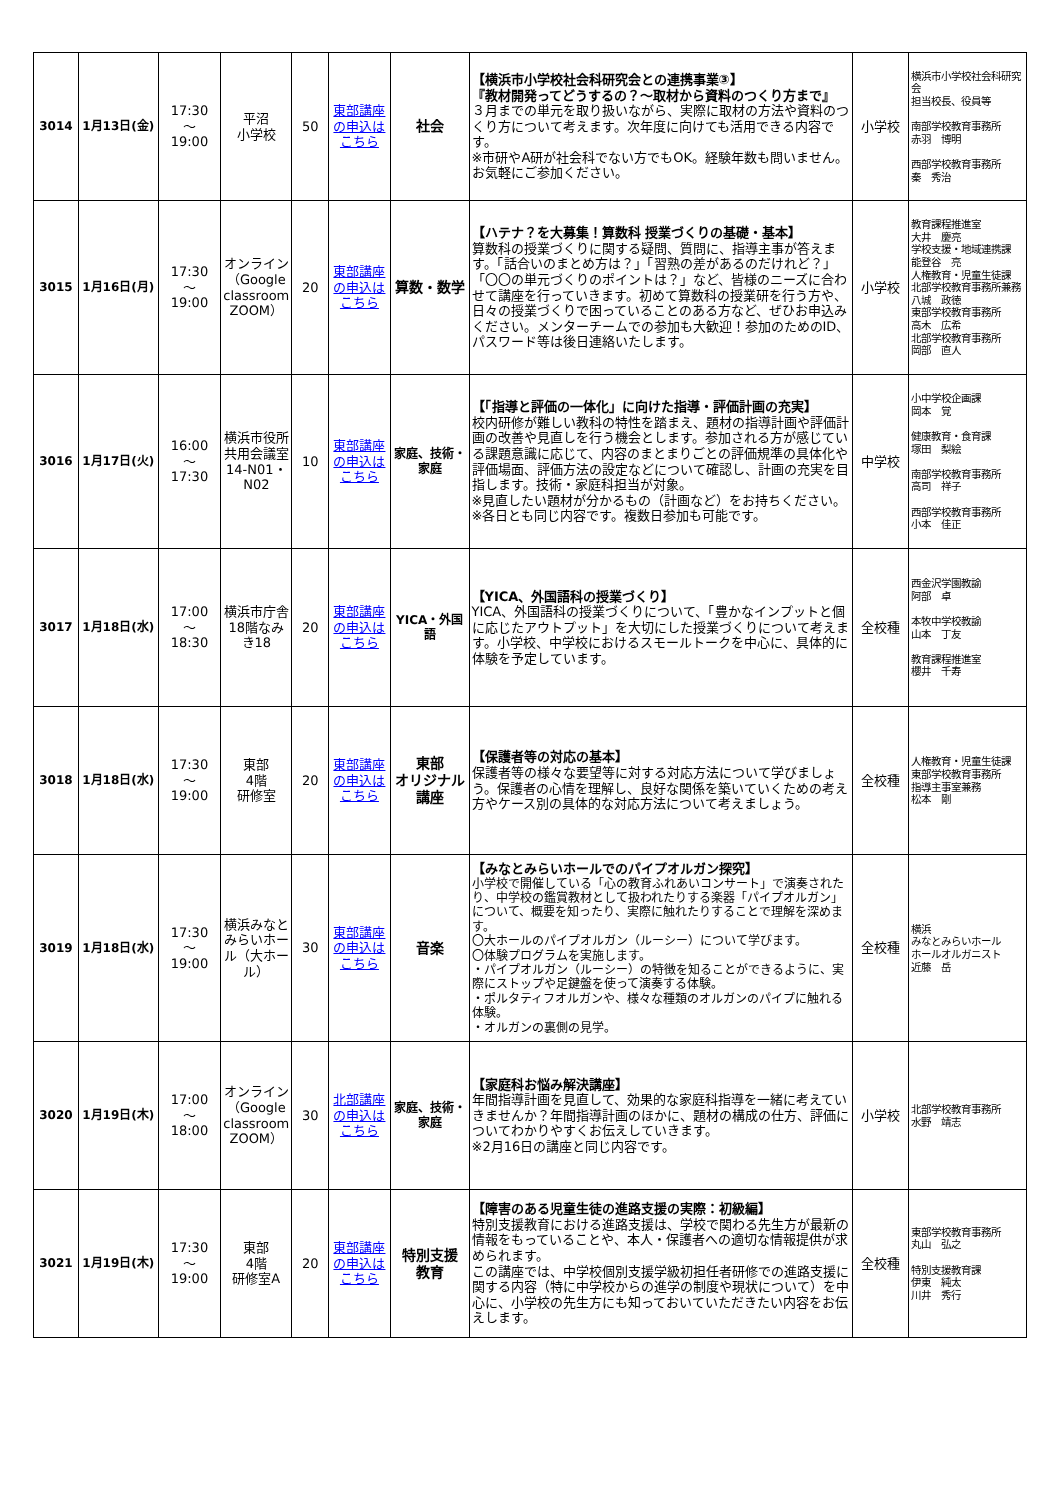| 3014 | 1月13日(金) | 17:30 ～ 19:00 | 平沼 小学校 | 50 | 東部講座の申込はこちら | 社会 | 【横浜市小学校社会科研究会との連携事業③】 『教材開発ってどうするの？～取材から資料のつくり方まで』 ３月までの単元を取り扱いながら、実際に取材の方法や資料のつくり方について考えます。次年度に向けても活用できる内容です。 ※市研やA研が社会科でない方でもOK。経験年数も問いません。お気軽にご参加ください。 | 小学校 | 横浜市小学校社会科研究会 担当校長、役員等 南部学校教育事務所 赤羽 博明 西部学校教育事務所 秦 秀治 |
| 3015 | 1月16日(月) | 17:30 ～ 19:00 | オンライン （Google classroom ZOOM） | 20 | 東部講座の申込はこちら | 算数・数学 | 【ハテナ？を大募集！算数科 授業づくりの基礎・基本】 算数科の授業づくりに関する疑問、質問に、指導主事が答えます。「話合いのまとめ方は？」「習熟の差があるのだけれど？」「〇〇の単元づくりのポイントは？」など、皆様のニーズに合わせて講座を行っていきます。初めて算数科の授業研を行う方や、日々の授業づくりで困っていることのある方など、ぜひお申込みください。メンターチームでの参加も大歓迎！参加のためのID、パスワード等は後日連絡いたします。 | 小学校 | 教育課程推進室 大井 慶亮 学校支援・地域連携課 能登谷 亮 人権教育・児童生徒課 北部学校教育事務所兼務 八城 政徳 東部学校教育事務所 高木 広希 北部学校教育事務所 岡部 直人 |
| 3016 | 1月17日(火) | 16:00 ～ 17:30 | 横浜市役所共用会議室14-N01・N02 | 10 | 東部講座の申込はこちら | 家庭、技術・家庭 | 【「指導と評価の一体化」に向けた指導・評価計画の充実】 校内研修が難しい教科の特性を踏まえ、題材の指導計画や評価計画の改善や見直しを行う機会とします。参加される方が感じている課題意識に応じて、内容のまとまりごとの評価規準の具体化や評価場面、評価方法の設定などについて確認し、計画の充実を目指します。技術・家庭科担当が対象。 ※見直したい題材が分かるもの（計画など）をお持ちください。 ※各日とも同じ内容です。複数日参加も可能です。 | 中学校 | 小中学校企画課 岡本 覚 健康教育・食育課 塚田 梨絵 南部学校教育事務所 高司 祥子 西部学校教育事務所 小本 佳正 |
| 3017 | 1月18日(水) | 17:00 ～ 18:30 | 横浜市庁舎18階なみき18 | 20 | 東部講座の申込はこちら | YICA・外国語 | 【YICA、外国語科の授業づくり】 YICA、外国語科の授業づくりについて、「豊かなインプットと個に応じたアウトプット」を大切にした授業づくりについて考えます。小学校、中学校におけるスモールトークを中心に、具体的に体験を予定しています。 | 全校種 | 西金沢学園教諭 阿部 卓 本牧中学校教諭 山本 丁友 教育課程推進室 櫻井 千寿 |
| 3018 | 1月18日(水) | 17:30 ～ 19:00 | 東部 4階 研修室 | 20 | 東部講座の申込はこちら | 東部 オリジナル 講座 | 【保護者等の対応の基本】 保護者等の様々な要望等に対する対応方法について学びましょう。保護者の心情を理解し、良好な関係を築いていくための考え方やケース別の具体的な対応方法について考えましょう。 | 全校種 | 人権教育・児童生徒課 東部学校教育事務所 指導主事室兼務 松本 剛 |
| 3019 | 1月18日(水) | 17:30 ～ 19:00 | 横浜みなとみらいホール（大ホール） | 30 | 東部講座の申込はこちら | 音楽 | 【みなとみらいホールでのパイプオルガン探究】 小学校で開催している「心の教育ふれあいコンサート」で演奏されたり、中学校の鑑賞教材として扱われたりする楽器「パイプオルガン」について、概要を知ったり、実際に触れたりすることで理解を深めます。 〇大ホールのパイプオルガン（ルーシー）について学びます。 〇体験プログラムを実施します。 ・パイプオルガン（ルーシー）の特徴を知ることができるように、実際にストップや足鍵盤を使って演奏する体験。 ・ポルタティフオルガンや、様々な種類のオルガンのパイプに触れる体験。 ・オルガンの裏側の見学。 | 全校種 | 横浜 みなとみらいホール ホールオルガニスト 近藤 岳 |
| 3020 | 1月19日(木) | 17:00 ～ 18:00 | オンライン （Google classroom ZOOM） | 30 | 北部講座の申込はこちら | 家庭、技術・家庭 | 【家庭科お悩み解決講座】 年間指導計画を見直して、効果的な家庭科指導を一緒に考えていきませんか？年間指導計画のほかに、題材の構成の仕方、評価についてわかりやすくお伝えしていきます。 ※2月16日の講座と同じ内容です。 | 小学校 | 北部学校教育事務所 水野 靖志 |
| 3021 | 1月19日(木) | 17:30 ～ 19:00 | 東部 4階 研修室A | 20 | 東部講座の申込はこちら | 特別支援 教育 | 【障害のある児童生徒の進路支援の実際：初級編】 特別支援教育における進路支援は、学校で関わる先生方が最新の情報をもっていることや、本人・保護者への適切な情報提供が求められます。 この講座では、中学校個別支援学級初担任者研修での進路支援に関する内容（特に中学校からの進学の制度や現状について）を中心に、小学校の先生方にも知っておいていただきたい内容をお伝えします。 | 全校種 | 東部学校教育事務所 丸山 弘之 特別支援教育課 伊東 純太 川井 秀行 |